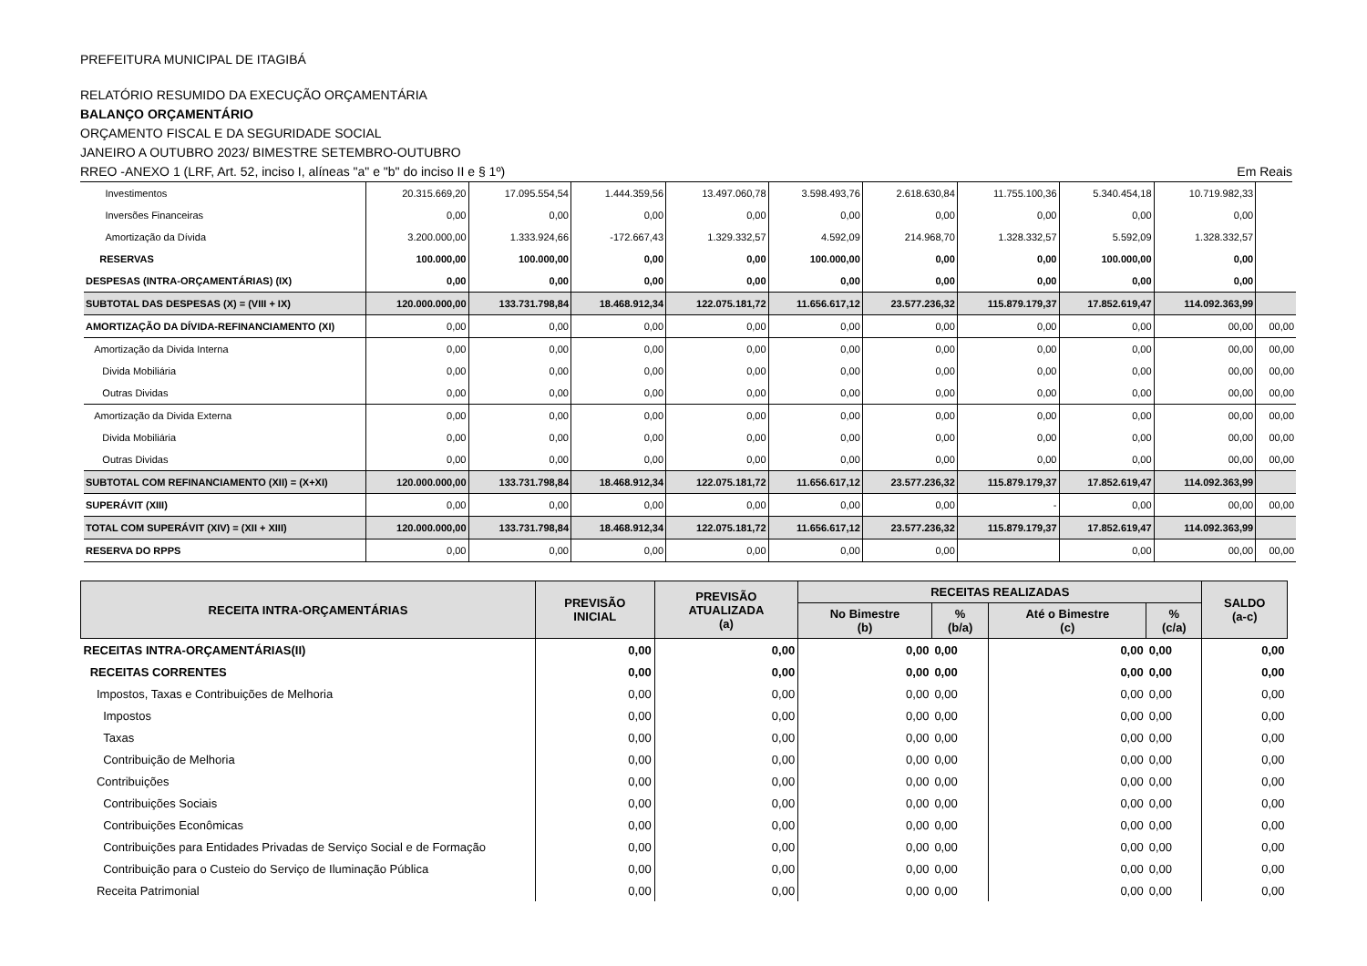PREFEITURA MUNICIPAL DE ITAGIBÁ
RELATÓRIO RESUMIDO DA EXECUÇÃO ORÇAMENTÁRIA
BALANÇO ORÇAMENTÁRIO
ORÇAMENTO FISCAL E DA SEGURIDADE SOCIAL
JANEIRO A OUTUBRO 2023/ BIMESTRE SETEMBRO-OUTUBRO
RREO -ANEXO 1 (LRF, Art. 52, inciso I, alíneas "a" e "b" do inciso II e § 1º) Em Reais
| Investimentos | 20.315.669,20 | 17.095.554,54 | 1.444.359,56 | 13.497.060,78 | 3.598.493,76 | 2.618.630,84 | 11.755.100,36 | 5.340.454,18 | 10.719.982,33 | |
| Inversões Financeiras | 0,00 | 0,00 | 0,00 | 0,00 | 0,00 | 0,00 | 0,00 | 0,00 | 0,00 | |
| Amortização da Dívida | 3.200.000,00 | 1.333.924,66 | -172.667,43 | 1.329.332,57 | 4.592,09 | 214.968,70 | 1.328.332,57 | 5.592,09 | 1.328.332,57 | |
| RESERVAS | 100.000,00 | 100.000,00 | 0,00 | 0,00 | 100.000,00 | 0,00 | 0,00 | 100.000,00 | 0,00 | |
| DESPESAS (INTRA-ORÇAMENTÁRIAS) (IX) | 0,00 | 0,00 | 0,00 | 0,00 | 0,00 | 0,00 | 0,00 | 0,00 | 0,00 | |
| SUBTOTAL DAS DESPESAS (X) = (VIII + IX) | 120.000.000,00 | 133.731.798,84 | 18.468.912,34 | 122.075.181,72 | 11.656.617,12 | 23.577.236,32 | 115.879.179,37 | 17.852.619,47 | 114.092.363,99 | |
| AMORTIZAÇÃO DA DÍVIDA-REFINANCIAMENTO (XI) | 0,00 | 0,00 | 0,00 | 0,00 | 0,00 | 0,00 | 0,00 | 0,00 | 00,00 | 00,00 |
| Amortização da Divida Interna | 0,00 | 0,00 | 0,00 | 0,00 | 0,00 | 0,00 | 0,00 | 0,00 | 00,00 | 00,00 |
| Divida Mobiliária | 0,00 | 0,00 | 0,00 | 0,00 | 0,00 | 0,00 | 0,00 | 0,00 | 00,00 | 00,00 |
| Outras Dividas | 0,00 | 0,00 | 0,00 | 0,00 | 0,00 | 0,00 | 0,00 | 0,00 | 00,00 | 00,00 |
| Amortização da Divida Externa | 0,00 | 0,00 | 0,00 | 0,00 | 0,00 | 0,00 | 0,00 | 0,00 | 00,00 | 00,00 |
| Divida Mobiliária | 0,00 | 0,00 | 0,00 | 0,00 | 0,00 | 0,00 | 0,00 | 0,00 | 00,00 | 00,00 |
| Outras Dividas | 0,00 | 0,00 | 0,00 | 0,00 | 0,00 | 0,00 | 0,00 | 0,00 | 00,00 | 00,00 |
| SUBTOTAL COM REFINANCIAMENTO (XII) = (X+XI) | 120.000.000,00 | 133.731.798,84 | 18.468.912,34 | 122.075.181,72 | 11.656.617,12 | 23.577.236,32 | 115.879.179,37 | 17.852.619,47 | 114.092.363,99 | |
| SUPERÁVIT (XIII) | 0,00 | 0,00 | 0,00 | 0,00 | 0,00 | 0,00 | - | 0,00 | 00,00 | 00,00 |
| TOTAL COM SUPERÁVIT (XIV) = (XII + XIII) | 120.000.000,00 | 133.731.798,84 | 18.468.912,34 | 122.075.181,72 | 11.656.617,12 | 23.577.236,32 | 115.879.179,37 | 17.852.619,47 | 114.092.363,99 | |
| RESERVA DO RPPS | 0,00 | 0,00 | 0,00 | 0,00 | 0,00 | 0,00 | | 0,00 | 00,00 | 00,00 |
| RECEITA INTRA-ORÇAMENTÁRIAS | PREVISÃO INICIAL | PREVISÃO ATUALIZADA (a) | RECEITAS REALIZADAS | | | | SALDO (a-c) |
| --- | --- | --- | --- | --- | --- | --- | --- |
| | | | No Bimestre (b) | % (b/a) | Até o Bimestre (c) | % (c/a) | |
| RECEITAS INTRA-ORÇAMENTÁRIAS(II) | 0,00 | 0,00 | 0,00 | 0,00 | 0,00 | 0,00 | 0,00 |
| RECEITAS CORRENTES | 0,00 | 0,00 | 0,00 | 0,00 | 0,00 | 0,00 | 0,00 |
| Impostos, Taxas e Contribuições de Melhoria | 0,00 | 0,00 | 0,00 | 0,00 | 0,00 | 0,00 | 0,00 |
| Impostos | 0,00 | 0,00 | 0,00 | 0,00 | 0,00 | 0,00 | 0,00 |
| Taxas | 0,00 | 0,00 | 0,00 | 0,00 | 0,00 | 0,00 | 0,00 |
| Contribuição de Melhoria | 0,00 | 0,00 | 0,00 | 0,00 | 0,00 | 0,00 | 0,00 |
| Contribuições | 0,00 | 0,00 | 0,00 | 0,00 | 0,00 | 0,00 | 0,00 |
| Contribuições Sociais | 0,00 | 0,00 | 0,00 | 0,00 | 0,00 | 0,00 | 0,00 |
| Contribuições Econômicas | 0,00 | 0,00 | 0,00 | 0,00 | 0,00 | 0,00 | 0,00 |
| Contribuições para Entidades Privadas de Serviço Social e de Formação | 0,00 | 0,00 | 0,00 | 0,00 | 0,00 | 0,00 | 0,00 |
| Contribuição para o Custeio do Serviço de Iluminação Pública | 0,00 | 0,00 | 0,00 | 0,00 | 0,00 | 0,00 | 0,00 |
| Receita Patrimonial | 0,00 | 0,00 | 0,00 | 0,00 | 0,00 | 0,00 | 0,00 |